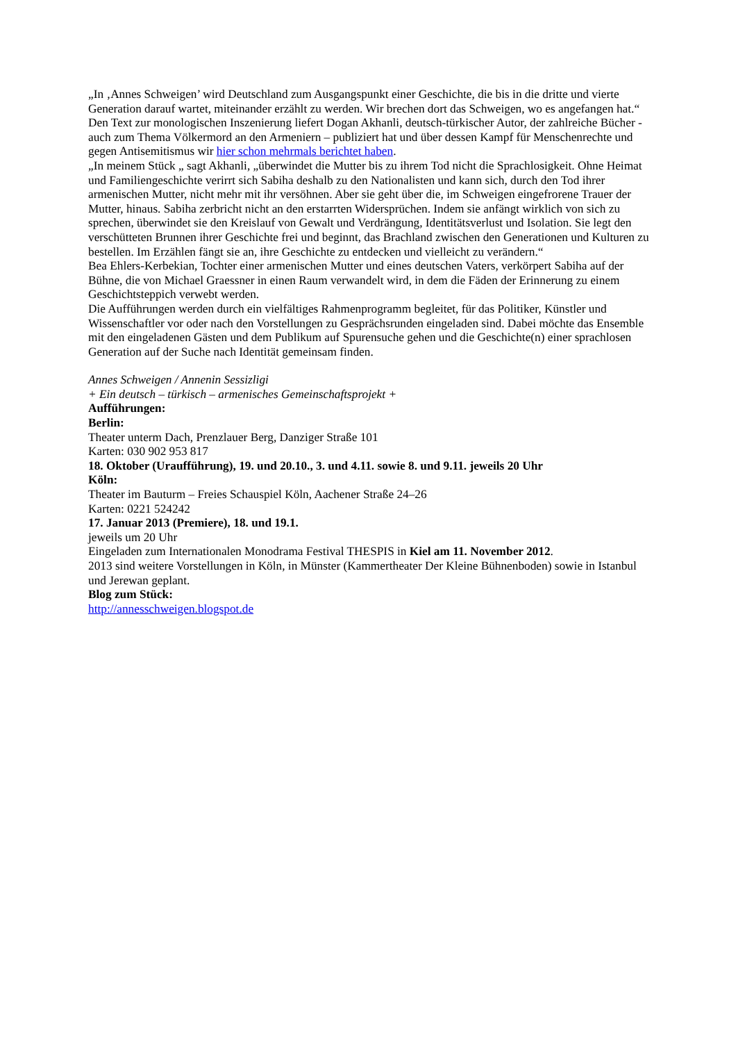„In ‚Annes Schweigen’ wird Deutschland zum Ausgangspunkt einer Geschichte, die bis in die dritte und vierte Generation darauf wartet, miteinander erzählt zu werden. Wir brechen dort das Schweigen, wo es angefangen hat.“
Den Text zur monologischen Inszenierung liefert Dogan Akhanli, deutsch-türkischer Autor, der zahlreiche Bücher -auch zum Thema Völkermord an den Armeniern – publiziert hat und über dessen Kampf für Menschenrechte und gegen Antisemitismus wir hier schon mehrmals berichtet haben.
„In meinem Stück „ sagt Akhanli, „überwindet die Mutter bis zu ihrem Tod nicht die Sprachlosigkeit. Ohne Heimat und Familiengeschichte verirrt sich Sabiha deshalb zu den Nationalisten und kann sich, durch den Tod ihrer armenischen Mutter, nicht mehr mit ihr versöhnen. Aber sie geht über die, im Schweigen eingefrorene Trauer der Mutter, hinaus. Sabiha zerbricht nicht an den erstarrten Widersprüchen. Indem sie anfängt wirklich von sich zu sprechen, überwindet sie den Kreislauf von Gewalt und Verdrängung, Identitätsverlust und Isolation. Sie legt den verschütteten Brunnen ihrer Geschichte frei und beginnt, das Brachland zwischen den Generationen und Kulturen zu bestellen. Im Erzählen fängt sie an, ihre Geschichte zu entdecken und vielleicht zu verändern.“
Bea Ehlers-Kerbekian, Tochter einer armenischen Mutter und eines deutschen Vaters, verkörpert Sabiha auf der Bühne, die von Michael Graessner in einen Raum verwandelt wird, in dem die Fäden der Erinnerung zu einem Geschichtsteppich verwebt werden.
Die Aufführungen werden durch ein vielfältiges Rahmenprogramm begleitet, für das Politiker, Künstler und Wissenschaftler vor oder nach den Vorstellungen zu Gesprächsrunden eingeladen sind. Dabei möchte das Ensemble mit den eingeladenen Gästen und dem Publikum auf Spurensuche gehen und die Geschichte(n) einer sprachlosen Generation auf der Suche nach Identität gemeinsam finden.
Annes Schweigen / Annenin Sessizligi
+ Ein deutsch – türkisch – armenisches Gemeinschaftsprojekt +
Aufführungen:
Berlin:
Theater unterm Dach, Prenzlauer Berg, Danziger Straße 101
Karten: 030 902 953 817
18. Oktober (Uraufführung), 19. und 20.10., 3. und 4.11. sowie 8. und 9.11. jeweils 20 Uhr
Köln:
Theater im Bauturm – Freies Schauspiel Köln, Aachener Straße 24–26
Karten: 0221 524242
17. Januar 2013 (Premiere), 18. und 19.1.
jeweils um 20 Uhr
Eingeladen zum Internationalen Monodrama Festival THESPIS in Kiel am 11. November 2012.
2013 sind weitere Vorstellungen in Köln, in Münster (Kammertheater Der Kleine Bühnenboden) sowie in Istanbul und Jerewan geplant.
Blog zum Stück:
http://annesschweigen.blogspot.de